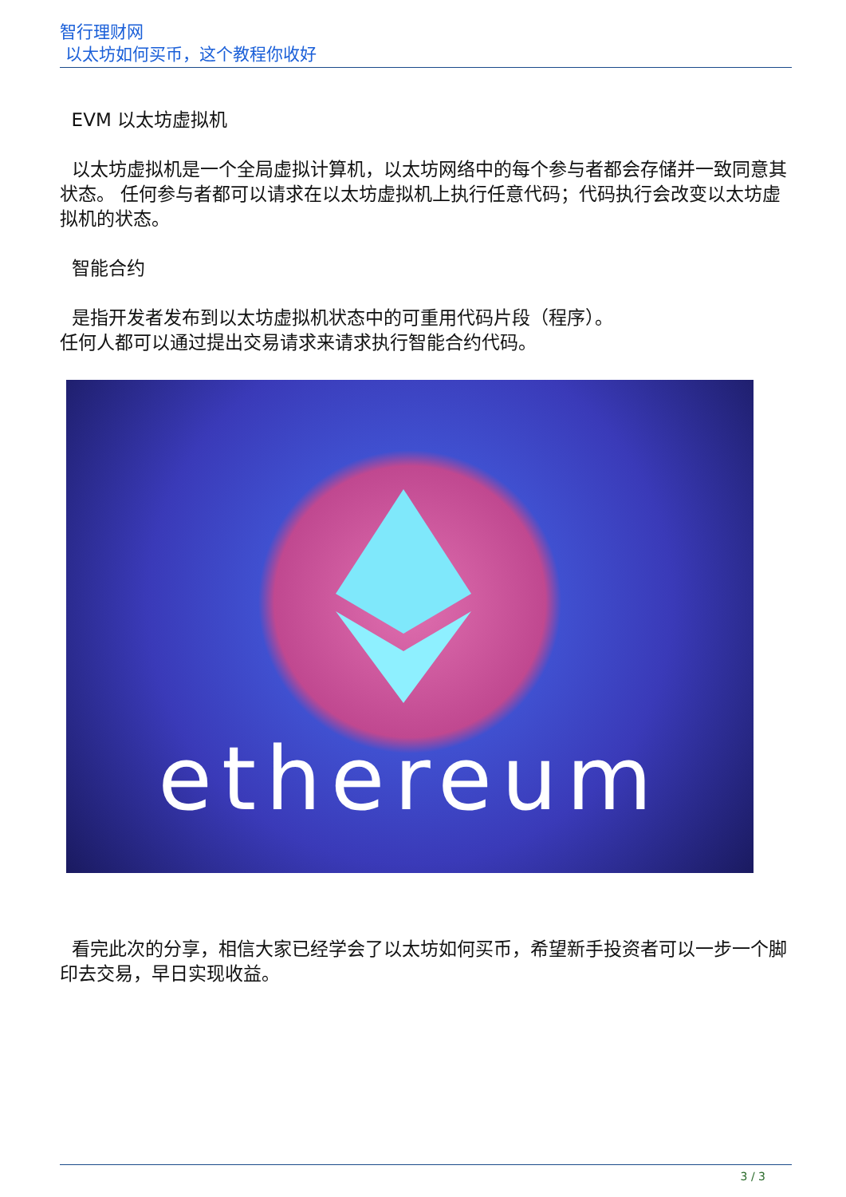智行理财网
以太坊如何买币，这个教程你收好
EVM 以太坊虚拟机
以太坊虚拟机是一个全局虚拟计算机，以太坊网络中的每个参与者都会存储并一致同意其状态。 任何参与者都可以请求在以太坊虚拟机上执行任意代码；代码执行会改变以太坊虚拟机的状态。
智能合约
是指开发者发布到以太坊虚拟机状态中的可重用代码片段（程序）。
任何人都可以通过提出交易请求来请求执行智能合约代码。
ethereum
看完此次的分享，相信大家已经学会了以太坊如何买币，希望新手投资者可以一步一个脚印去交易，早日实现收益。
3 / 3